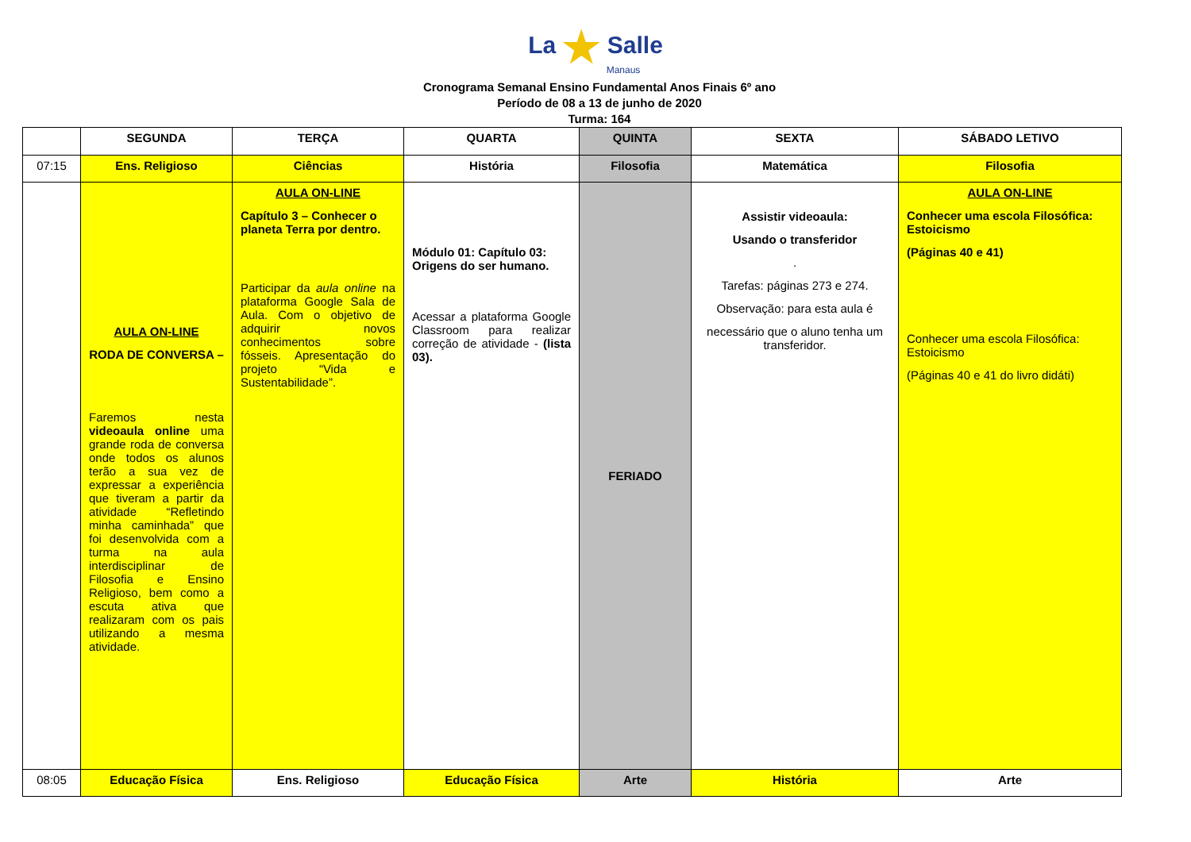La ★ Salle
Manaus
Cronograma Semanal Ensino Fundamental Anos Finais 6º ano
Período de 08 a 13 de junho de 2020
Turma: 164
| | SEGUNDA | TERÇA | QUARTA | QUINTA | SEXTA | SÁBADO LETIVO |
| --- | --- | --- | --- | --- | --- | --- |
| 07:15 | Ens. Religioso | Ciências | História | Filosofia | Matemática | Filosofia |
| | AULA ON-LINE RODA DE CONVERSA – Faremos nesta videoaula online uma grande roda de conversa onde todos os alunos terão a sua vez de expressar a experiência que tiveram a partir da atividade “Refletindo minha caminhada” que foi desenvolvida com a turma na aula interdisciplinar de Filosofia e Ensino Religioso, bem como a escuta ativa que realizaram com os pais utilizando a mesma atividade. | AULA ON-LINE Capítulo 3 – Conhecer o planeta Terra por dentro. Participar da aula online na plataforma Google Sala de Aula. Com o objetivo de adquirir novos conhecimentos sobre fósseis. Apresentação do projeto “Vida e Sustentabilidade”. | Módulo 01: Capítulo 03: Origens do ser humano. Acessar a plataforma Google Classroom para realizar correção de atividade - (lista 03). | FERIADO | Assistir videoaula: Usando o transferidor . Tarefas: páginas 273 e 274. Observação: para esta aula é necessário que o aluno tenha um transferidor. | AULA ON-LINE Conhecer uma escola Filosófica: Estoicismo (Páginas 40 e 41) Conhecer uma escola Filosófica: Estoicismo (Páginas 40 e 41 do livro didáti) |
| 08:05 | Educação Física | Ens. Religioso | Educação Física | Arte | História | Arte |